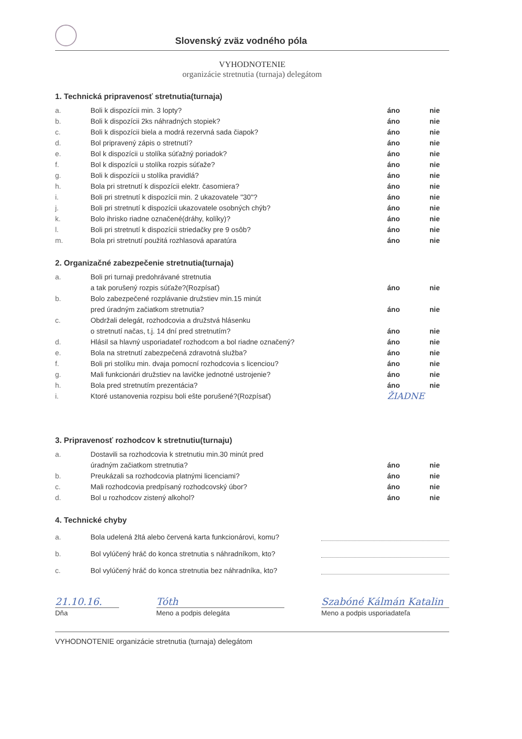Slovenský zväz vodného póla
VYHODNOTENIE
organizácie stretnutia (turnaja) delegátom
1. Technická pripravenosť stretnutia(turnaja)
a. Boli k dispozícii min. 3 lopty? áno nie
b. Boli k dispozícii 2ks náhradných stopiek? áno nie
c. Boli k dispozícii biela a modrá rezervná sada čiapok? áno nie
d. Bol pripravený zápis o stretnutí? áno nie
e. Bol k dispozícii u stolíka súťažný poriadok? áno nie
f. Bol k dispozícii u stolíka rozpis súťaže? áno nie
g. Boli k dispozícii u stolíka pravidlá? áno nie
h. Bola pri stretnutí k dispozícii elektr. časomiera? áno nie
i. Boli pri stretnutí k dispozícii min. 2 ukazovatele "30"? áno nie
j. Boli pri stretnutí k dispozícii ukazovatele osobných chýb? áno nie
k. Bolo ihrisko riadne označené(dráhy, kolíky)? áno nie
l. Boli pri stretnutí k dispozícii striedačky pre 9 osôb? áno nie
m. Bola pri stretnutí použitá rozhlasová aparatúra áno nie
2. Organizačné zabezpečenie stretnutia(turnaja)
a. Boli pri turnaji predohrávané stretnutia
a tak porušený rozpis súťaže?(Rozpísať)
áno
nie
b. Bolo zabezpečené rozplávanie družstiev min.15 minút
pred úradným začiatkom stretnutia?
áno
nie
c. Obdržali delegát, rozhodcovia a družstvá hlásenku
o stretnutí načas, t.j. 14 dní pred stretnutím?
áno
nie
d. Hlásil sa hlavný usporiadateľ rozhodcom a bol riadne označený? áno nie
e. Bola na stretnutí zabezpečená zdravotná služba? áno nie
f. Boli pri stolíku min. dvaja pomocní rozhodcovia s licenciou? áno nie
g. Mali funkcionári družstiev na lavičke jednotné ustrojenie? áno nie
h. Bola pred stretnutím prezentácia? áno nie
i. Ktoré ustanovenia rozpisu boli ešte porušené?(Rozpísať) ŽIADNE
3. Pripravenosť rozhodcov k stretnutiu(turnaju)
a. Dostavili sa rozhodcovia k stretnutiu min.30 minút pred
úradným začiatkom stretnutia?
áno
nie
b. Preukázali sa rozhodcovia platnými licenciami? áno nie
c. Mali rozhodcovia predpísaný rozhodcovský úbor? áno nie
d. Bol u rozhodcov zistený alkohol? áno nie
4. Technické chyby
a. Bola udelená žltá alebo červená karta funkcionárovi, komu?
b. Bol vylúčený hráč do konca stretnutia s náhradníkom, kto?
c. Bol vylúčený hráč do konca stretnutia bez náhradníka, kto?
21.10.16.
Dňa
Tóth
Meno a podpis delegáta
Szabóné Kálmán Katalin
Meno a podpis usporiadateľa
VYHODNOTENIE organizácie stretnutia (turnaja) delegátom